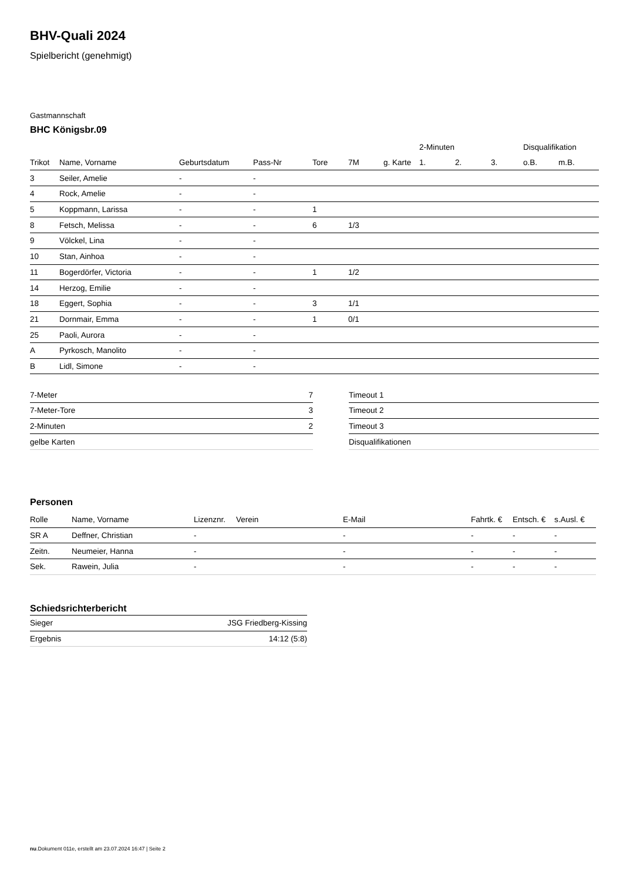BHV-Quali 2024
Spielbericht (genehmigt)
Gastmannschaft
BHC Königsbr.09
| | | | | | | | 2-Minuten | | | Disqualifikation | |
| --- | --- | --- | --- | --- | --- | --- | --- | --- | --- | --- | --- |
| Trikot | Name, Vorname | Geburtsdatum | Pass-Nr | Tore | 7M | g. Karte | 1. | 2. | 3. | o.B. | m.B. |
| 3 | Seiler, Amelie | - | - | | | | | | | | |
| 4 | Rock, Amelie | - | - | | | | | | | | |
| 5 | Koppmann, Larissa | - | - | 1 | | | | | | | |
| 8 | Fetsch, Melissa | - | - | 6 | 1/3 | | | | | | |
| 9 | Völckel, Lina | - | - | | | | | | | | |
| 10 | Stan, Ainhoa | - | - | | | | | | | | |
| 11 | Bogerdörfer, Victoria | - | - | 1 | 1/2 | | | | | | |
| 14 | Herzog, Emilie | - | - | | | | | | | | |
| 18 | Eggert, Sophia | - | - | 3 | 1/1 | | | | | | |
| 21 | Dornmair, Emma | - | - | 1 | 0/1 | | | | | | |
| 25 | Paoli, Aurora | - | - | | | | | | | | |
| A | Pyrkosch, Manolito | - | - | | | | | | | | |
| B | Lidl, Simone | - | - | | | | | | | | |
| 7-Meter | 7 |
| 7-Meter-Tore | 3 |
| 2-Minuten | 2 |
| gelbe Karten | |
| Timeout 1 |
| Timeout 2 |
| Timeout 3 |
| Disqualifikationen |
Personen
| Rolle | Name, Vorname | Lizenznr. | Verein | E-Mail | Fahrtk. € | Entsch. € | s.Ausl. € |
| --- | --- | --- | --- | --- | --- | --- | --- |
| SR A | Deffner, Christian | - | | - | - | - | - |
| Zeitn. | Neumeier, Hanna | - | | - | - | - | - |
| Sek. | Rawein, Julia | - | | - | - | - | - |
Schiedsrichterbericht
| Sieger | JSG Friedberg-Kissing |
| Ergebnis | 14:12 (5:8) |
nu.Dokument 011e, erstellt am 23.07.2024 16:47 | Seite 2